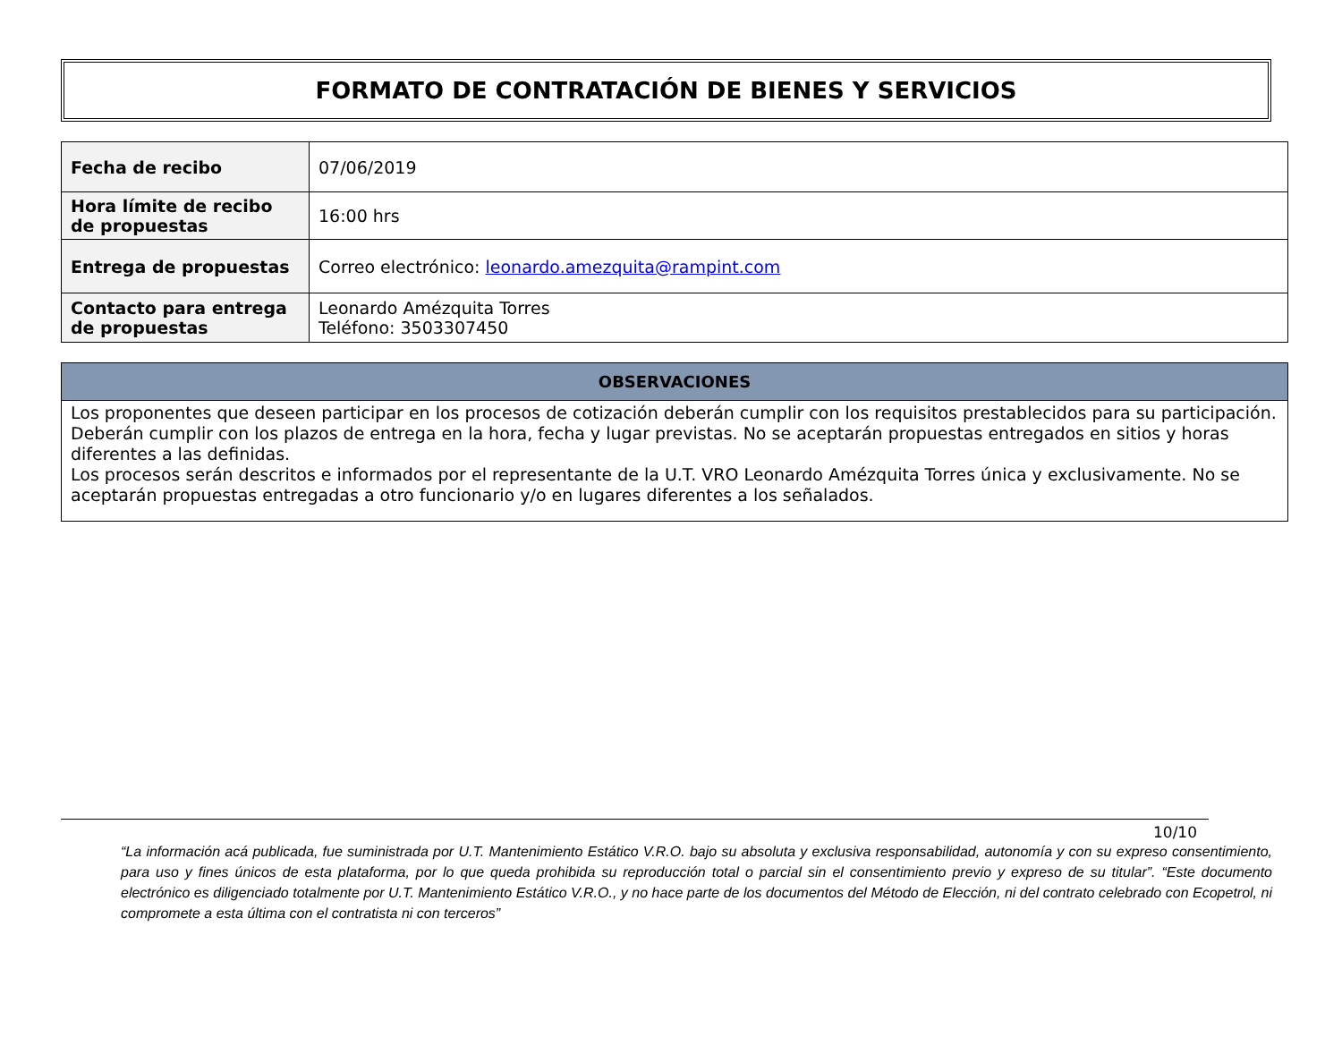FORMATO DE CONTRATACIÓN DE BIENES Y SERVICIOS
| Fecha de recibo | 07/06/2019 |
| Hora límite de recibo de propuestas | 16:00 hrs |
| Entrega de propuestas | Correo electrónico: leonardo.amezquita@rampint.com |
| Contacto para entrega de propuestas | Leonardo Amézquita Torres Teléfono: 3503307450 |
| OBSERVACIONES |
| --- |
| Los proponentes que deseen participar en los procesos de cotización deberán cumplir con los requisitos prestablecidos para su participación. Deberán cumplir con los plazos de entrega en la hora, fecha y lugar previstas. No se aceptarán propuestas entregados en sitios y horas diferentes a las definidas. Los procesos serán descritos e informados por el representante de la U.T. VRO Leonardo Amézquita Torres única y exclusivamente. No se aceptarán propuestas entregadas a otro funcionario y/o en lugares diferentes a los señalados. |
10/10
“La información acá publicada, fue suministrada por U.T. Mantenimiento Estático V.R.O. bajo su absoluta y exclusiva responsabilidad, autonomía y con su expreso consentimiento, para uso y fines únicos de esta plataforma, por lo que queda prohibida su reproducción total o parcial sin el consentimiento previo y expreso de su titular”. “Este documento electrónico es diligenciado totalmente por U.T. Mantenimiento Estático V.R.O., y no hace parte de los documentos del Método de Elección, ni del contrato celebrado con Ecopetrol, ni compromete a esta última con el contratista ni con terceros”